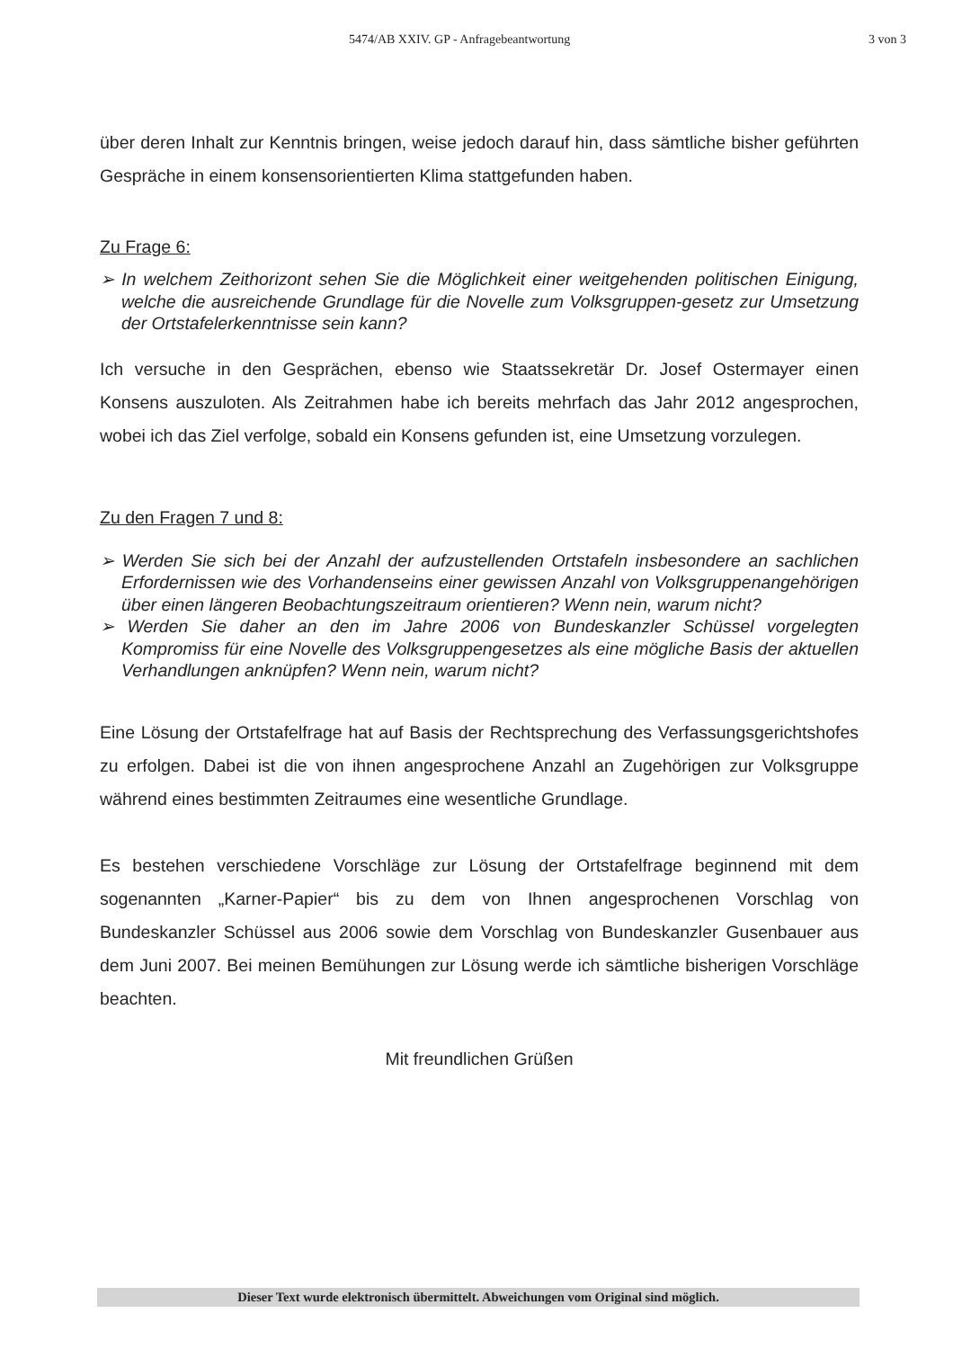5474/AB XXIV. GP - Anfragebeantwortung 3 von 3
über deren Inhalt zur Kenntnis bringen, weise jedoch darauf hin, dass sämtliche bisher geführten Gespräche in einem konsensorientierten Klima stattgefunden haben.
Zu Frage 6:
➢ In welchem Zeithorizont sehen Sie die Möglichkeit einer weitgehenden politischen Einigung, welche die ausreichende Grundlage für die Novelle zum Volksgruppen-gesetz zur Umsetzung der Ortstafelerkenntnisse sein kann?
Ich versuche in den Gesprächen, ebenso wie Staatssekretär Dr. Josef Ostermayer einen Konsens auszuloten. Als Zeitrahmen habe ich bereits mehrfach das Jahr 2012 angesprochen, wobei ich das Ziel verfolge, sobald ein Konsens gefunden ist, eine Umsetzung vorzulegen.
Zu den Fragen 7 und 8:
➢ Werden Sie sich bei der Anzahl der aufzustellenden Ortstafeln insbesondere an sachlichen Erfordernissen wie des Vorhandenseins einer gewissen Anzahl von Volksgruppenangehörigen über einen längeren Beobachtungszeitraum orientieren? Wenn nein, warum nicht?
➢ Werden Sie daher an den im Jahre 2006 von Bundeskanzler Schüssel vorgelegten Kompromiss für eine Novelle des Volksgruppengesetzes als eine mögliche Basis der aktuellen Verhandlungen anknüpfen? Wenn nein, warum nicht?
Eine Lösung der Ortstafelfrage hat auf Basis der Rechtsprechung des Verfassungsgerichtshofes zu erfolgen. Dabei ist die von ihnen angesprochene Anzahl an Zugehörigen zur Volksgruppe während eines bestimmten Zeitraumes eine wesentliche Grundlage.
Es bestehen verschiedene Vorschläge zur Lösung der Ortstafelfrage beginnend mit dem sogenannten „Karner-Papier“ bis zu dem von Ihnen angesprochenen Vorschlag von Bundeskanzler Schüssel aus 2006 sowie dem Vorschlag von Bundeskanzler Gusenbauer aus dem Juni 2007. Bei meinen Bemühungen zur Lösung werde ich sämtliche bisherigen Vorschläge beachten.
Mit freundlichen Grüßen
Dieser Text wurde elektronisch übermittelt. Abweichungen vom Original sind möglich.